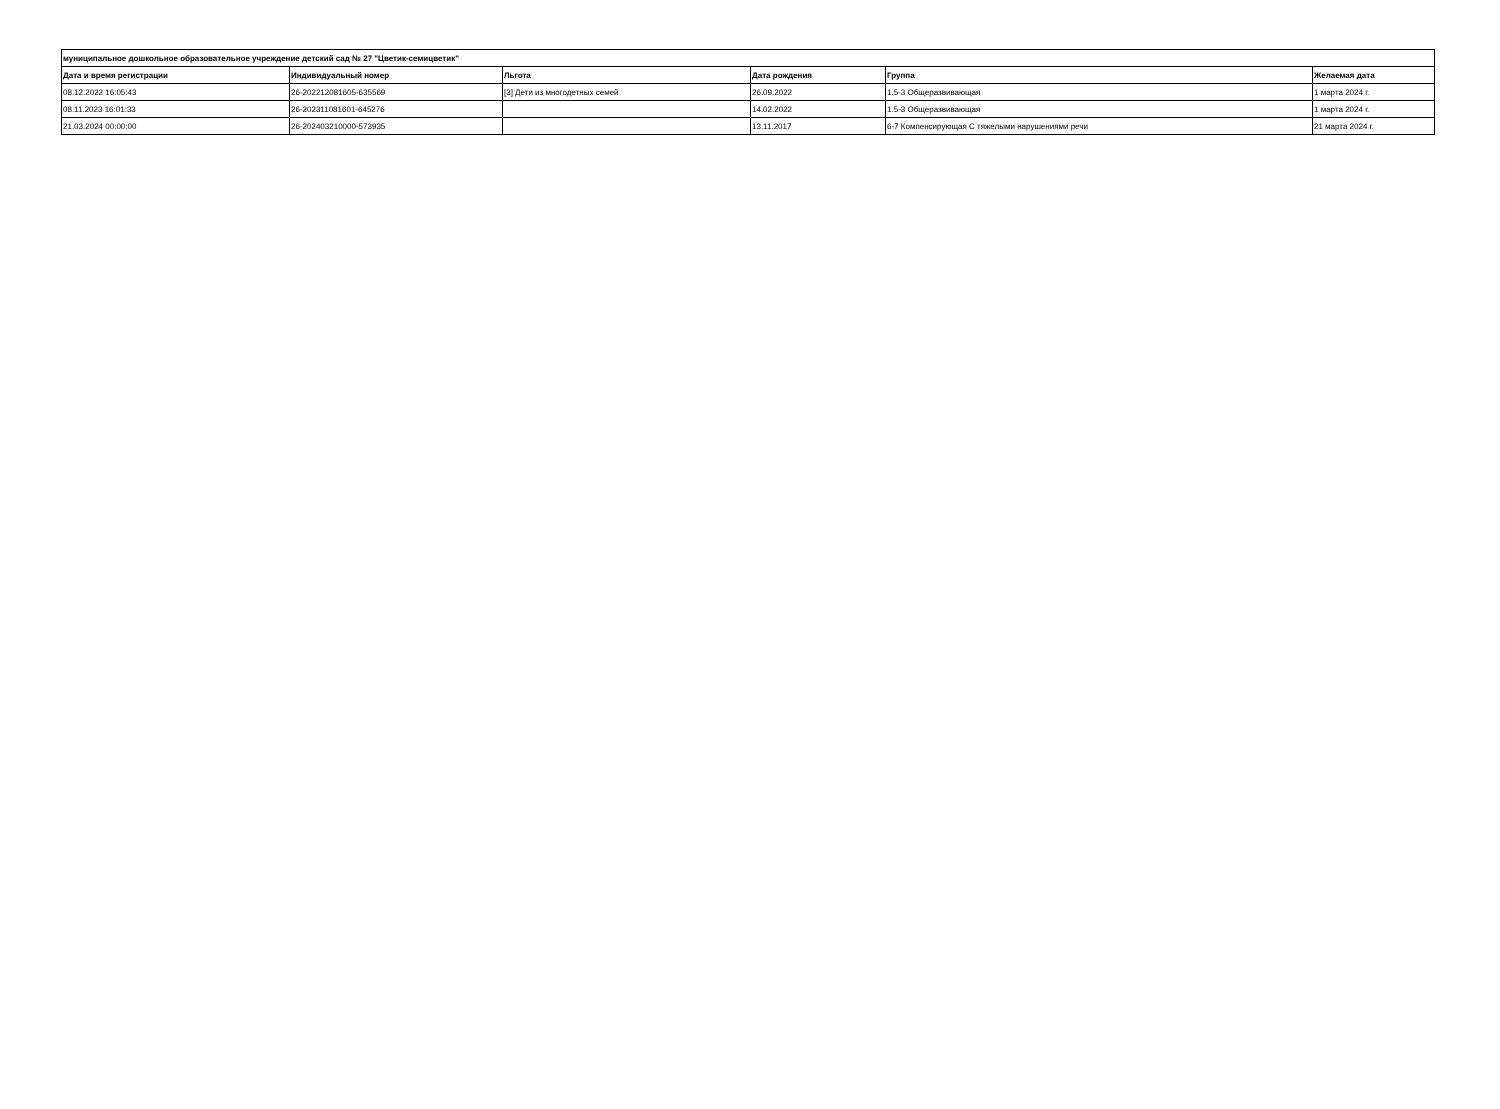| муниципальное дошкольное образовательное учреждение детский сад № 27 "Цветик-семицветик" | | | | | |
| --- | --- | --- | --- | --- | --- |
| Дата и время регистрации | Индивидуальный номер | Льгота | Дата рождения | Группа | Желаемая дата |
| 08.12.2022 16:05:43 | 26-202212081605-635569 | [3] Дети из многодетных семей | 26.09.2022 | 1.5-3 Общеразвивающая | 1 марта 2024 г. |
| 08.11.2023 16:01:33 | 26-202311081601-645276 | | 14.02.2022 | 1.5-3 Общеразвивающая | 1 марта 2024 г. |
| 21.03.2024 00:00:00 | 26-202403210000-573935 | | 13.11.2017 | 6-7 Компенсирующая С тяжелыми нарушениями речи | 21 марта 2024 г. |